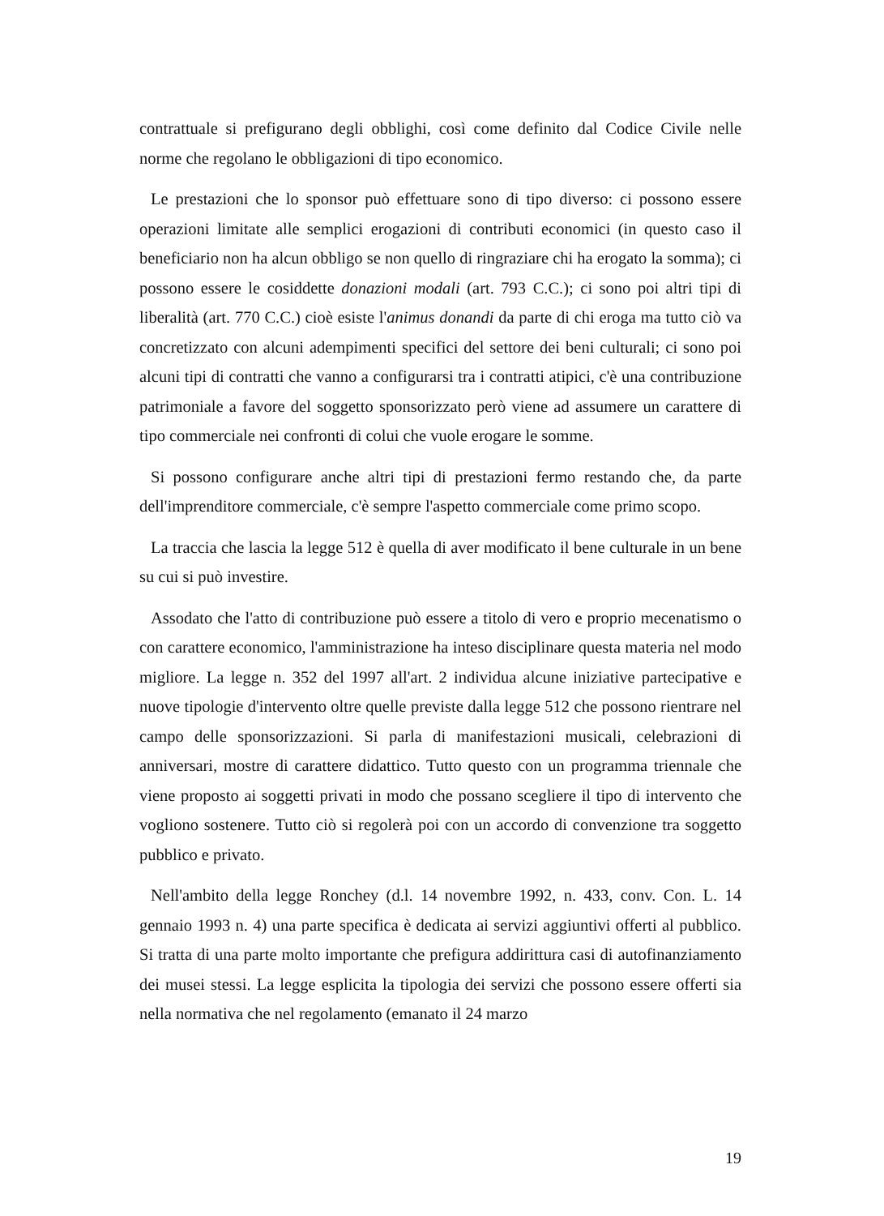contrattuale si prefigurano degli obblighi, così come definito dal Codice Civile nelle norme che regolano le obbligazioni di tipo economico.
Le prestazioni che lo sponsor può effettuare sono di tipo diverso: ci possono essere operazioni limitate alle semplici erogazioni di contributi economici (in questo caso il beneficiario non ha alcun obbligo se non quello di ringraziare chi ha erogato la somma); ci possono essere le cosiddette donazioni modali (art. 793 C.C.); ci sono poi altri tipi di liberalità (art. 770 C.C.) cioè esiste l'animus donandi da parte di chi eroga ma tutto ciò va concretizzato con alcuni adempimenti specifici del settore dei beni culturali; ci sono poi alcuni tipi di contratti che vanno a configurarsi tra i contratti atipici, c'è una contribuzione patrimoniale a favore del soggetto sponsorizzato però viene ad assumere un carattere di tipo commerciale nei confronti di colui che vuole erogare le somme.
Si possono configurare anche altri tipi di prestazioni fermo restando che, da parte dell'imprenditore commerciale, c'è sempre l'aspetto commerciale come primo scopo.
La traccia che lascia la legge 512 è quella di aver modificato il bene culturale in un bene su cui si può investire.
Assodato che l'atto di contribuzione può essere a titolo di vero e proprio mecenatismo o con carattere economico, l'amministrazione ha inteso disciplinare questa materia nel modo migliore. La legge n. 352 del 1997 all'art. 2 individua alcune iniziative partecipative e nuove tipologie d'intervento oltre quelle previste dalla legge 512 che possono rientrare nel campo delle sponsorizzazioni. Si parla di manifestazioni musicali, celebrazioni di anniversari, mostre di carattere didattico. Tutto questo con un programma triennale che viene proposto ai soggetti privati in modo che possano scegliere il tipo di intervento che vogliono sostenere. Tutto ciò si regolerà poi con un accordo di convenzione tra soggetto pubblico e privato.
Nell'ambito della legge Ronchey (d.l. 14 novembre 1992, n. 433, conv. Con. L. 14 gennaio 1993 n. 4) una parte specifica è dedicata ai servizi aggiuntivi offerti al pubblico. Si tratta di una parte molto importante che prefigura addirittura casi di autofinanziamento dei musei stessi. La legge esplicita la tipologia dei servizi che possono essere offerti sia nella normativa che nel regolamento (emanato il 24 marzo
19